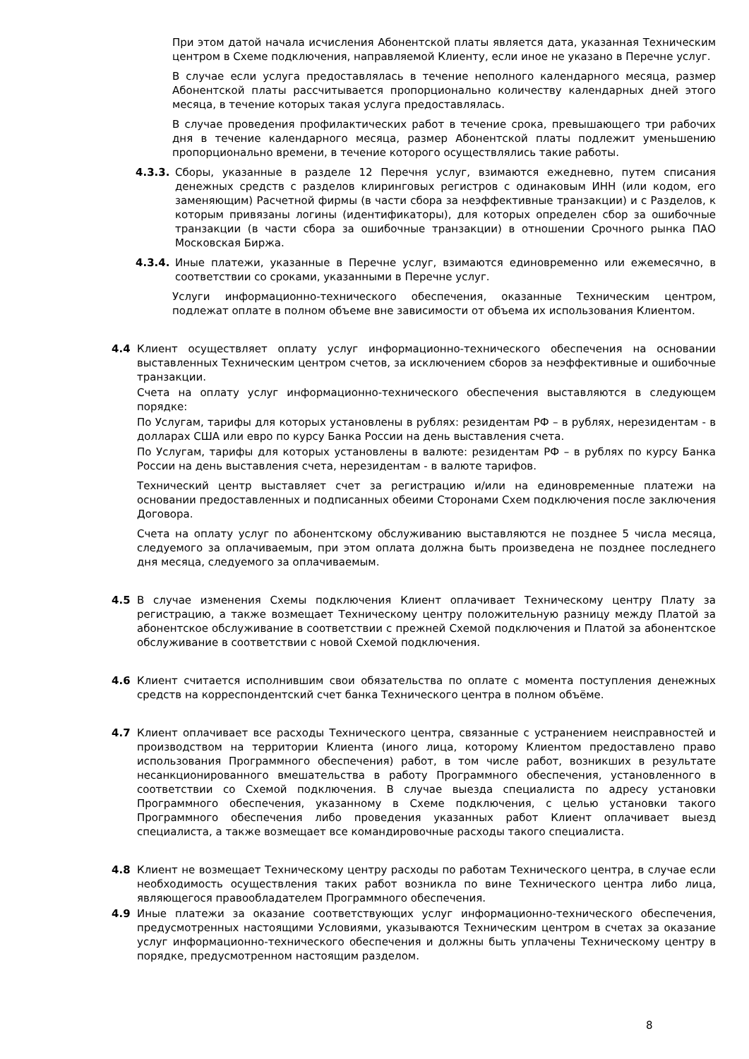При этом датой начала исчисления Абонентской платы является дата, указанная Техническим центром в Схеме подключения, направляемой Клиенту, если иное не указано в Перечне услуг.
В случае если услуга предоставлялась в течение неполного календарного месяца, размер Абонентской платы рассчитывается пропорционально количеству календарных дней этого месяца, в течение которых такая услуга предоставлялась.
В случае проведения профилактических работ в течение срока, превышающего три рабочих дня в течение календарного месяца, размер Абонентской платы подлежит уменьшению пропорционально времени, в течение которого осуществлялись такие работы.
4.3.3.
Сборы, указанные в разделе 12 Перечня услуг, взимаются ежедневно, путем списания денежных средств с разделов клиринговых регистров с одинаковым ИНН (или кодом, его заменяющим) Расчетной фирмы (в части сбора за неэффективные транзакции) и с Разделов, к которым привязаны логины (идентификаторы), для которых определен сбор за ошибочные транзакции (в части сбора за ошибочные транзакции) в отношении Срочного рынка ПАО Московская Биржа.
4.3.4.
Иные платежи, указанные в Перечне услуг, взимаются единовременно или ежемесячно, в соответствии со сроками, указанными в Перечне услуг.
Услуги информационно-технического обеспечения, оказанные Техническим центром, подлежат оплате в полном объеме вне зависимости от объема их использования Клиентом.
4.4 Клиент осуществляет оплату услуг информационно-технического обеспечения на основании выставленных Техническим центром счетов, за исключением сборов за неэффективные и ошибочные транзакции.
Счета на оплату услуг информационно-технического обеспечения выставляются в следующем порядке:
По Услугам, тарифы для которых установлены в рублях: резидентам РФ – в рублях, нерезидентам - в долларах США или евро по курсу Банка России на день выставления счета.
По Услугам, тарифы для которых установлены в валюте: резидентам РФ – в рублях по курсу Банка России на день выставления счета, нерезидентам - в валюте тарифов.
Технический центр выставляет счет за регистрацию и/или на единовременные платежи на основании предоставленных и подписанных обеими Сторонами Схем подключения после заключения Договора.
Счета на оплату услуг по абонентскому обслуживанию выставляются не позднее 5 числа месяца, следуемого за оплачиваемым, при этом оплата должна быть произведена не позднее последнего дня месяца, следуемого за оплачиваемым.
4.5 В случае изменения Схемы подключения Клиент оплачивает Техническому центру Плату за регистрацию, а также возмещает Техническому центру положительную разницу между Платой за абонентское обслуживание в соответствии с прежней Схемой подключения и Платой за абонентское обслуживание в соответствии с новой Схемой подключения.
4.6 Клиент считается исполнившим свои обязательства по оплате с момента поступления денежных средств на корреспондентский счет банка Технического центра в полном объёме.
4.7 Клиент оплачивает все расходы Технического центра, связанные с устранением неисправностей и производством на территории Клиента (иного лица, которому Клиентом предоставлено право использования Программного обеспечения) работ, в том числе работ, возникших в результате несанкционированного вмешательства в работу Программного обеспечения, установленного в соответствии со Схемой подключения. В случае выезда специалиста по адресу установки Программного обеспечения, указанному в Схеме подключения, с целью установки такого Программного обеспечения либо проведения указанных работ Клиент оплачивает выезд специалиста, а также возмещает все командировочные расходы такого специалиста.
4.8 Клиент не возмещает Техническому центру расходы по работам Технического центра, в случае если необходимость осуществления таких работ возникла по вине Технического центра либо лица, являющегося правообладателем Программного обеспечения.
4.9 Иные платежи за оказание соответствующих услуг информационно-технического обеспечения, предусмотренных настоящими Условиями, указываются Техническим центром в счетах за оказание услуг информационно-технического обеспечения и должны быть уплачены Техническому центру в порядке, предусмотренном настоящим разделом.
8